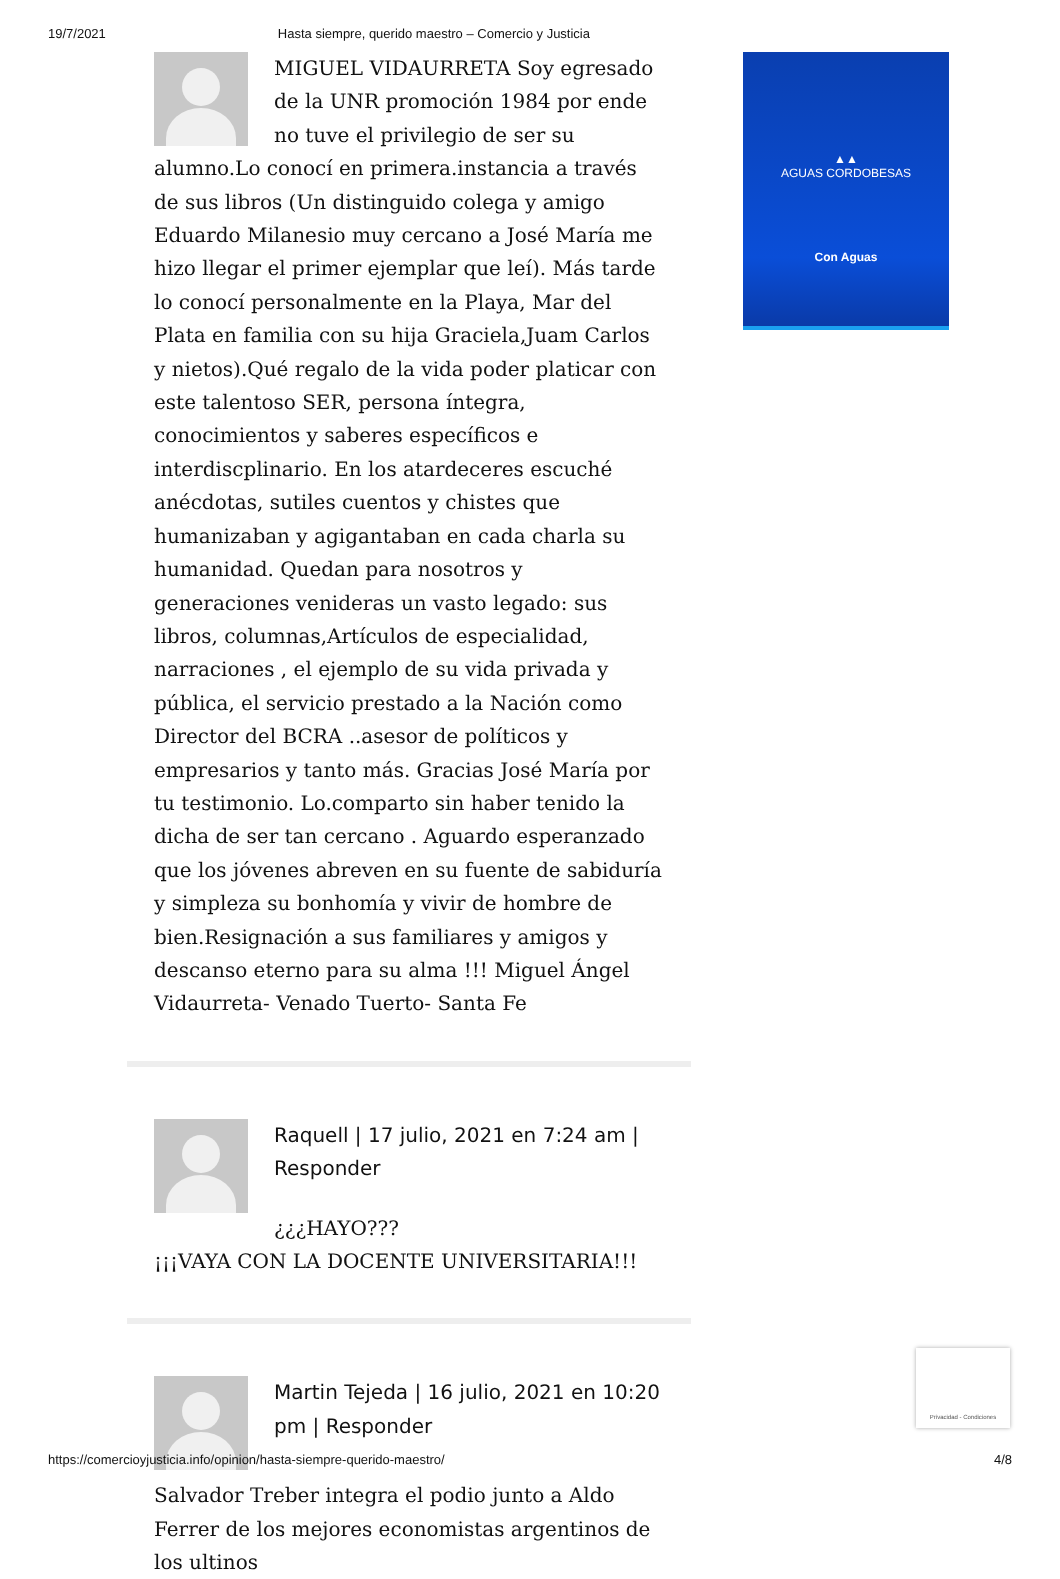19/7/2021 Hasta siempre, querido maestro – Comercio y Justicia
MIGUEL VIDAURRETA Soy egresado de la UNR promoción 1984 por ende no tuve el privilegio de ser su alumno.Lo conocí en primera.instancia a través de sus libros (Un distinguido colega y amigo Eduardo Milanesio muy cercano a José María me hizo llegar el primer ejemplar que leí). Más tarde lo conocí personalmente en la Playa, Mar del Plata en familia con su hija Graciela,Juam Carlos y nietos).Qué regalo de la vida poder platicar con este talentoso SER, persona íntegra, conocimientos y saberes específicos e interdiscplinario. En los atardeceres escuché anécdotas, sutiles cuentos y chistes que humanizaban y agigantaban en cada charla su humanidad. Quedan para nosotros y generaciones venideras un vasto legado: sus libros, columnas,Artículos de especialidad, narraciones , el ejemplo de su vida privada y pública, el servicio prestado a la Nación como Director del BCRA ..asesor de políticos y empresarios y tanto más. Gracias José María por tu testimonio. Lo.comparto sin haber tenido la dicha de ser tan cercano . Aguardo esperanzado que los jóvenes abreven en su fuente de sabiduría y simpleza su bonhomía y vivir de hombre de bien.Resignación a sus familiares y amigos y descanso eterno para su alma !!! Miguel Ángel Vidaurreta- Venado Tuerto- Santa Fe
Raquell | 17 julio, 2021 en 7:24 am | Responder
¿¿¿HAYO???
¡¡¡VAYA CON LA DOCENTE UNIVERSITARIA!!!
Martin Tejeda | 16 julio, 2021 en 10:20 pm | Responder
Salvador Treber integra el podio junto a Aldo Ferrer de los mejores economistas argentinos de los ultinos
▲▲
AGUAS CORDOBESAS
Con Aguas
Privacidad - Condiciones
https://comercioyjusticia.info/opinion/hasta-siempre-querido-maestro/ 4/8